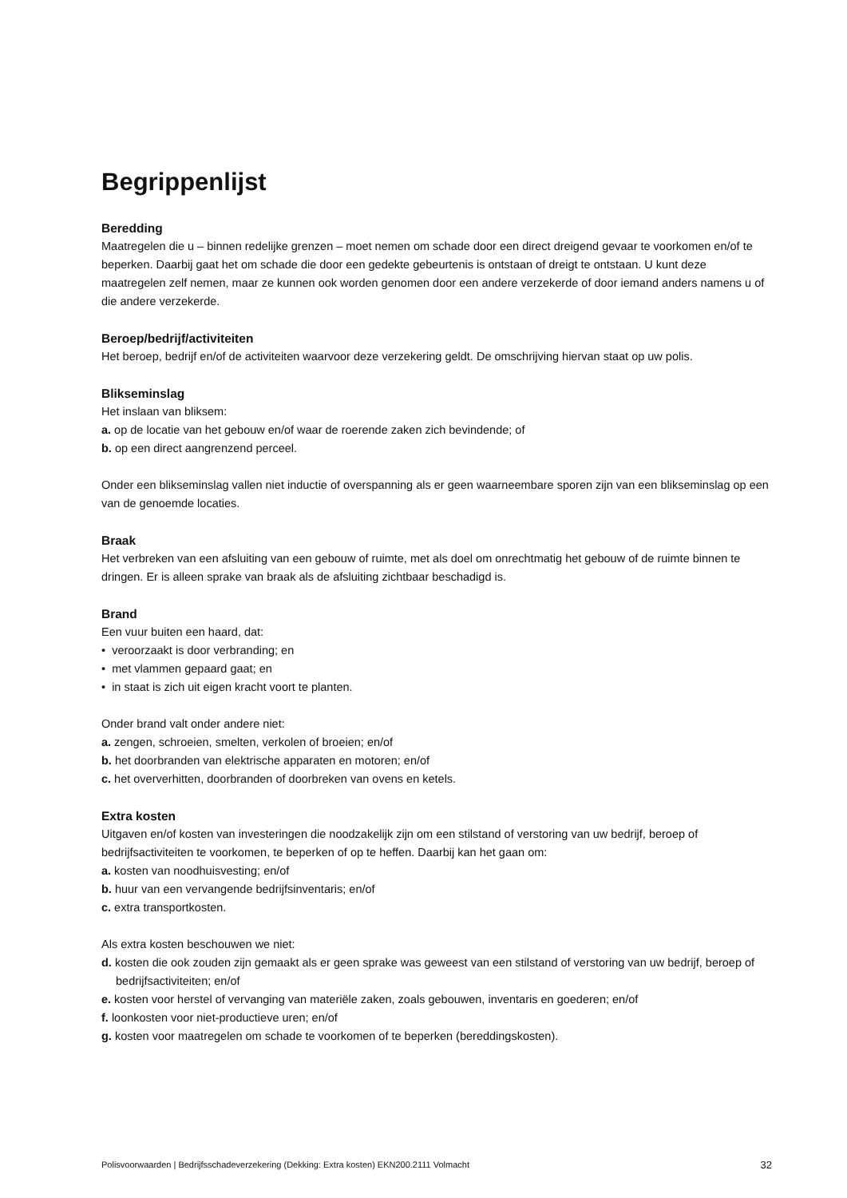Begrippenlijst
Beredding
Maatregelen die u – binnen redelijke grenzen – moet nemen om schade door een direct dreigend gevaar te voorkomen en/of te beperken. Daarbij gaat het om schade die door een gedekte gebeurtenis is ontstaan of dreigt te ontstaan. U kunt deze maatregelen zelf nemen, maar ze kunnen ook worden genomen door een andere verzekerde of door iemand anders namens u of die andere verzekerde.
Beroep/bedrijf/activiteiten
Het beroep, bedrijf en/of de activiteiten waarvoor deze verzekering geldt. De omschrijving hiervan staat op uw polis.
Blikseminslag
Het inslaan van bliksem:
a. op de locatie van het gebouw en/of waar de roerende zaken zich bevindende; of
b. op een direct aangrenzend perceel.
Onder een blikseminslag vallen niet inductie of overspanning als er geen waarneembare sporen zijn van een blikseminslag op een van de genoemde locaties.
Braak
Het verbreken van een afsluiting van een gebouw of ruimte, met als doel om onrechtmatig het gebouw of de ruimte binnen te dringen. Er is alleen sprake van braak als de afsluiting zichtbaar beschadigd is.
Brand
Een vuur buiten een haard, dat:
• veroorzaakt is door verbranding; en
• met vlammen gepaard gaat; en
• in staat is zich uit eigen kracht voort te planten.
Onder brand valt onder andere niet:
a. zengen, schroeien, smelten, verkolen of broeien; en/of
b. het doorbranden van elektrische apparaten en motoren; en/of
c. het oververhitten, doorbranden of doorbreken van ovens en ketels.
Extra kosten
Uitgaven en/of kosten van investeringen die noodzakelijk zijn om een stilstand of verstoring van uw bedrijf, beroep of bedrijfsactiviteiten te voorkomen, te beperken of op te heffen. Daarbij kan het gaan om:
a. kosten van noodhuisvesting; en/of
b. huur van een vervangende bedrijfsinventaris; en/of
c. extra transportkosten.
Als extra kosten beschouwen we niet:
d. kosten die ook zouden zijn gemaakt als er geen sprake was geweest van een stilstand of verstoring van uw bedrijf, beroep of bedrijfsactiviteiten; en/of
e. kosten voor herstel of vervanging van materiële zaken, zoals gebouwen, inventaris en goederen; en/of
f. loonkosten voor niet-productieve uren; en/of
g. kosten voor maatregelen om schade te voorkomen of te beperken (bereddingskosten).
Polisvoorwaarden | Bedrijfsschadeverzekering (Dekking: Extra kosten) EKN200.2111 Volmacht 32